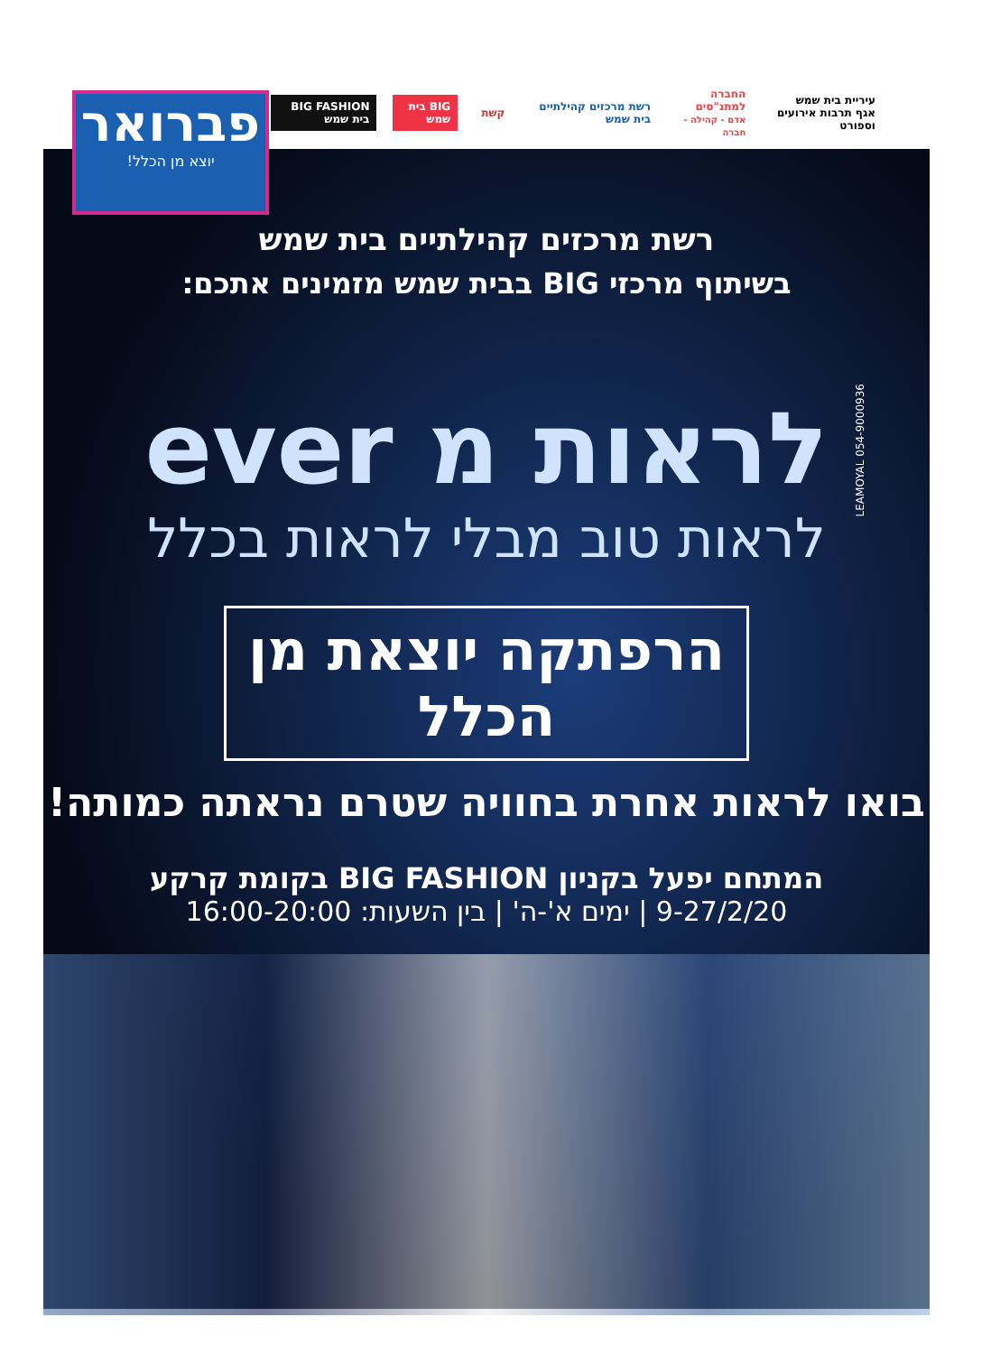עיריית בית שמש
אגף תרבות אירועים וספורט
החברה למתנ"סים
אדם - קהילה - חברה
רשת מרכזים קהילתיים בית שמש קשת BIG בית שמש BIG FASHION בית שמש
פברואר
יוצא מן הכלל!
רשת מרכזים קהילתיים בית שמש
בשיתוף מרכזי BIG בבית שמש מזמינים אתכם:
לראות מ ever
לראות טוב מבלי לראות בכלל
הרפתקה יוצאת מן הכלל
בואו לראות אחרת בחוויה שטרם נראתה כמותה!
המתחם יפעל בקניון BIG FASHION בקומת קרקע
9-27/2/20 | ימים א'-ה' | בין השעות: 16:00-20:00
LEAMOYAL 054-9000936